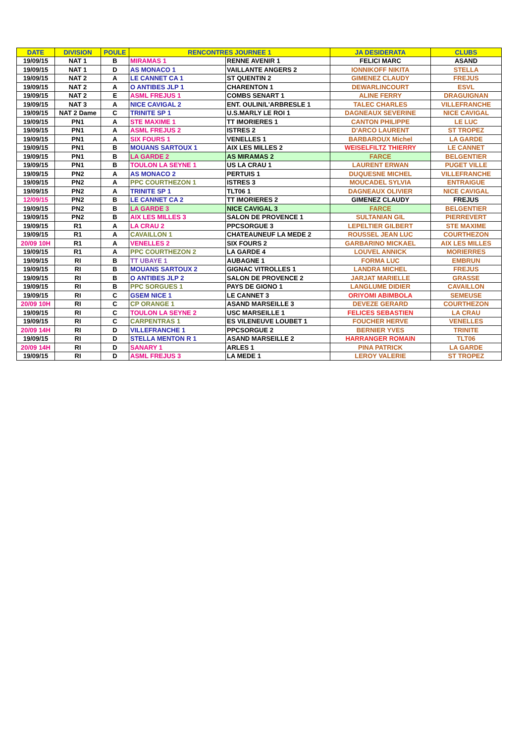| DATE | DIVISION | POULE | RENCONTRES JOURNEE 1 | | JA DESIDERATA | CLUBS |
| --- | --- | --- | --- | --- | --- | --- |
| 19/09/15 | NAT 1 | B | MIRAMAS 1 | RENNE AVENIR 1 | FELICI MARC | ASAND |
| 19/09/15 | NAT 1 | D | AS MONACO 1 | VAILLANTE ANGERS 2 | IONNIKOFF NIKITA | STELLA |
| 19/09/15 | NAT 2 | A | LE CANNET CA 1 | ST QUENTIN 2 | GIMENEZ CLAUDY | FREJUS |
| 19/09/15 | NAT 2 | A | O ANTIBES JLP 1 | CHARENTON 1 | DEWARLINCOURT | ESVL |
| 19/09/15 | NAT 2 | E | ASML FREJUS 1 | COMBS SENART 1 | ALINE FERRY | DRAGUIGNAN |
| 19/09/15 | NAT 3 | A | NICE CAVIGAL 2 | ENT. OULIN/L'ARBRESLE 1 | TALEC CHARLES | VILLEFRANCHE |
| 19/09/15 | NAT 2 Dame | C | TRINITE SP 1 | U.S.MARLY LE ROI 1 | DAGNEAUX SEVERINE | NICE CAVIGAL |
| 19/09/15 | PN1 | A | STE MAXIME 1 | TT IMORIERES 1 | CANTON PHILIPPE | LE LUC |
| 19/09/15 | PN1 | A | ASML FREJUS 2 | ISTRES 2 | D'ARCO LAURENT | ST TROPEZ |
| 19/09/15 | PN1 | A | SIX FOURS 1 | VENELLES 1 | BARBAROUX Michel | LA GARDE |
| 19/09/15 | PN1 | B | MOUANS SARTOUX 1 | AIX LES MILLES 2 | WEISELFILTZ THIERRY | LE CANNET |
| 19/09/15 | PN1 | B | LA GARDE 2 | AS MIRAMAS 2 | FARCE | BELGENTIER |
| 19/09/15 | PN1 | B | TOULON LA SEYNE 1 | US LA CRAU 1 | LAURENT ERWAN | PUGET VILLE |
| 19/09/15 | PN2 | A | AS MONACO 2 | PERTUIS 1 | DUQUESNE MICHEL | VILLEFRANCHE |
| 19/09/15 | PN2 | A | PPC COURTHEZON 1 | ISTRES 3 | MOUCADEL SYLVIA | ENTRAIGUE |
| 19/09/15 | PN2 | A | TRINITE SP 1 | TLT06 1 | DAGNEAUX OLIVIER | NICE CAVIGAL |
| 12/09/15 | PN2 | B | LE CANNET CA 2 | TT IMORIERES 2 | GIMENEZ CLAUDY | FREJUS |
| 19/09/15 | PN2 | B | LA GARDE 3 | NICE CAVIGAL 3 | FARCE | BELGENTIER |
| 19/09/15 | PN2 | B | AIX LES MILLES 3 | SALON DE PROVENCE 1 | SULTANIAN GIL | PIERREVERT |
| 19/09/15 | R1 | A | LA CRAU 2 | PPCSORGUE 3 | LEPELTIER GILBERT | STE MAXIME |
| 19/09/15 | R1 | A | CAVAILLON 1 | CHATEAUNEUF LA MEDE 2 | ROUSSEL JEAN LUC | COURTHEZON |
| 20/09 10H | R1 | A | VENELLES 2 | SIX FOURS 2 | GARBARINO MICKAEL | AIX LES MILLES |
| 19/09/15 | R1 | A | PPC COURTHEZON 2 | LA GARDE 4 | LOUVEL ANNICK | MORIERRES |
| 19/09/15 | RI | B | TT UBAYE 1 | AUBAGNE 1 | FORMA LUC | EMBRUN |
| 19/09/15 | RI | B | MOUANS SARTOUX 2 | GIGNAC VITROLLES 1 | LANDRA MICHEL | FREJUS |
| 19/09/15 | RI | B | O ANTIBES JLP 2 | SALON DE PROVENCE 2 | JARJAT MARIELLE | GRASSE |
| 19/09/15 | RI | B | PPC SORGUES 1 | PAYS DE GIONO 1 | LANGLUME DIDIER | CAVAILLON |
| 19/09/15 | RI | C | GSEM NICE 1 | LE CANNET 3 | ORIYOMI ABIMBOLA | SEMEUSE |
| 20/09 10H | RI | C | CP ORANGE 1 | ASAND MARSEILLE 3 | DEVEZE GERARD | COURTHEZON |
| 19/09/15 | RI | C | TOULON LA SEYNE 2 | USC MARSEILLE 1 | FELICES SEBASTIEN | LA CRAU |
| 19/09/15 | RI | C | CARPENTRAS 1 | ES VILENEUVE LOUBET 1 | FOUCHER HERVE | VENELLES |
| 20/09 14H | RI | D | VILLEFRANCHE 1 | PPCSORGUE 2 | BERNIER YVES | TRINITE |
| 19/09/15 | RI | D | STELLA MENTON R 1 | ASAND MARSEILLE 2 | HARRANGER ROMAIN | TLT06 |
| 20/09 14H | RI | D | SANARY 1 | ARLES 1 | PINA PATRICK | LA GARDE |
| 19/09/15 | RI | D | ASML FREJUS 3 | LA MEDE 1 | LEROY VALERIE | ST TROPEZ |